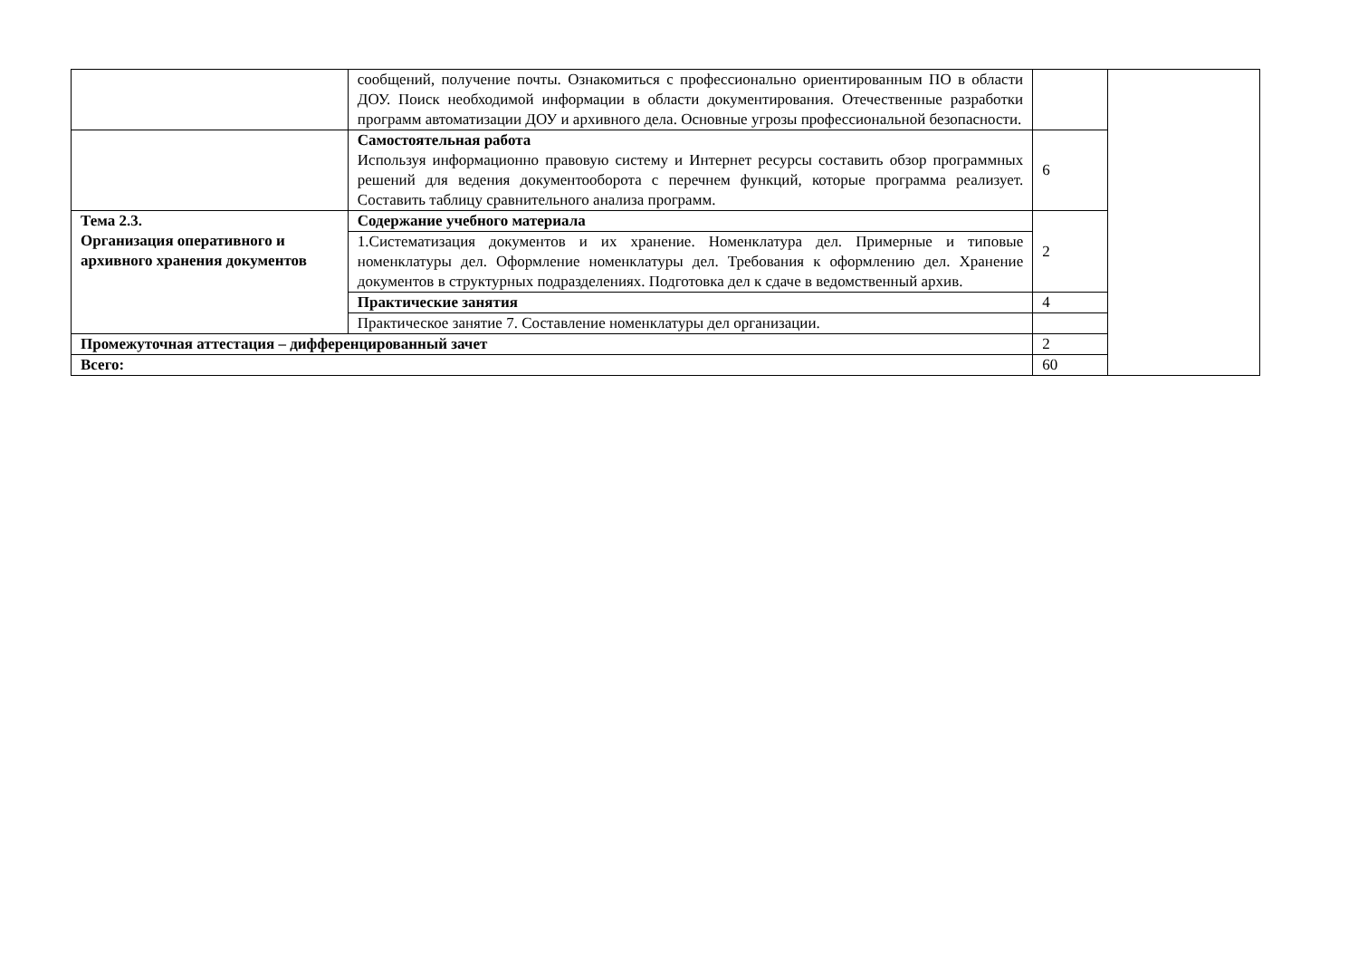| | сообщений, получение почты. Ознакомиться с профессионально ориентированным ПО в области ДОУ. Поиск необходимой информации в области документирования. Отечественные разработки программ автоматизации ДОУ и архивного дела. Основные угрозы профессиональной безопасности. | | |
| | Самостоятельная работа Используя информационно правовую систему и Интернет ресурсы составить обзор программных решений для ведения документооборота с перечнем функций, которые программа реализует. Составить таблицу сравнительного анализа программ. | 6 | |
| Тема 2.3. Организация оперативного и архивного хранения документов | Содержание учебного материала | 2 | |
| | 1.Систематизация документов и их хранение. Номенклатура дел. Примерные и типовые номенклатуры дел. Оформление номенклатуры дел. Требования к оформлению дел. Хранение документов в структурных подразделениях. Подготовка дел к сдаче в ведомственный архив. | | |
| | Практические занятия | 4 | |
| | Практическое занятие 7. Составление номенклатуры дел организации. | | |
| Промежуточная аттестация – дифференцированный зачет | | 2 | |
| Всего: | | 60 | |